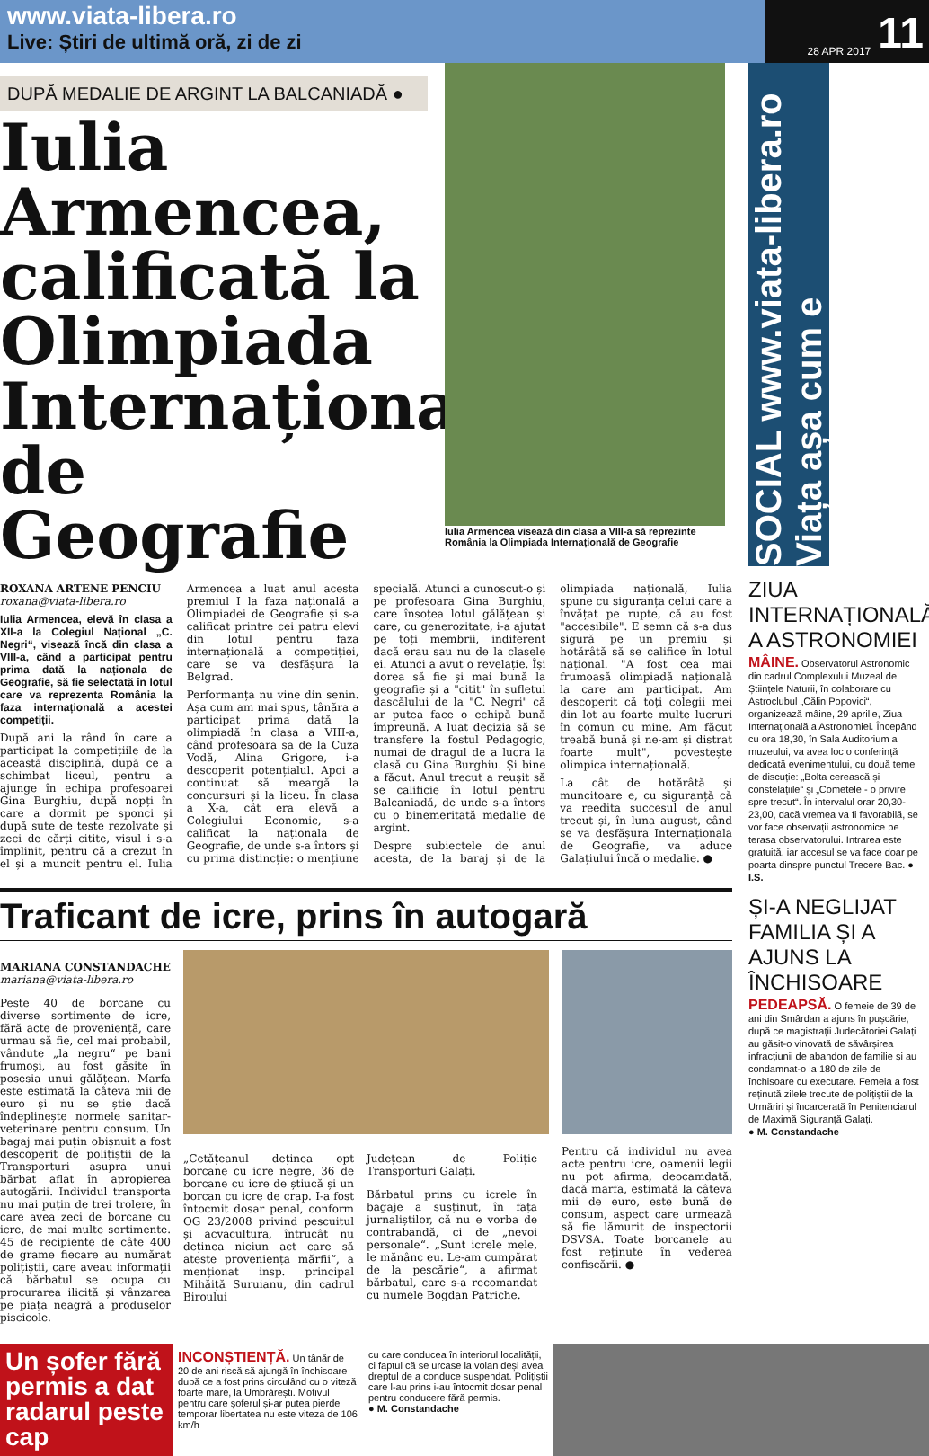www.viata-libera.ro
Live: Știri de ultimă oră, zi de zi
28 APR 2017 11
DUPĂ MEDALIE DE ARGINT LA BALCANIADĂ ●
Iulia Armencea, calificată la Olimpiada Internațională de Geografie
Iulia Armencea visează din clasa a VIII-a să reprezinte România la Olimpiada Internațională de Geografie
ROXANA ARTENE PENCIU
roxana@viata-libera.ro
Iulia Armencea, elevă în clasa a XII-a la Colegiul Național „C. Negri“, visează încă din clasa a VIII-a, când a participat pentru prima dată la naționala de Geografie, să fie selectată în lotul care va reprezenta România la faza internațională a acestei competiții.
După ani la rând în care a participat la competițiile de la această disciplină, după ce a schimbat liceul, pentru a ajunge în echipa profesoarei Gina Burghiu, după nopți în care a dormit pe sponci și după sute de teste rezolvate și zeci de cărți citite, visul i s-a împlinit, pentru că a crezut în el și a muncit pentru el. Iulia Armencea a luat anul acesta premiul I la faza națională a Olimpiadei de Geografie și s-a calificat printre cei patru elevi din lotul pentru faza internațională a competiției, care se va desfășura la Belgrad.
Performanța nu vine din senin. Așa cum am mai spus, tânăra a participat prima dată la olimpiadă în clasa a VIII-a, când profesoara sa de la Cuza Vodă, Alina Grigore, i-a descoperit potențialul. Apoi a continuat să meargă la concursuri și la liceu. În clasa a X-a, cât era elevă a Colegiului Economic, s-a calificat la naționala de Geografie, de unde s-a întors și cu prima distincție: o mențiune specială. Atunci a cunoscut-o și pe profesoara Gina Burghiu, care însoțea lotul gălățean și care, cu generozitate, i-a ajutat pe toți membrii, indiferent dacă erau sau nu de la clasele ei. Atunci a avut o revelație. Își dorea să fie și mai bună la geografie și a "citit" în sufletul dascălului de la "C. Negri" că ar putea face o echipă bună împreună. A luat decizia să se transfere la fostul Pedagogic, numai de dragul de a lucra la clasă cu Gina Burghiu. Și bine a făcut. Anul trecut a reușit să se calificie în lotul pentru Balcaniadă, de unde s-a întors cu o binemeritată medalie de argint.
Despre subiectele de anul acesta, de la baraj și de la olimpiada națională, Iulia spune cu siguranța celui care a învățat pe rupte, că au fost "accesibile". E semn că s-a dus sigură pe un premiu și hotărâtă să se califice în lotul național. "A fost cea mai frumoasă olimpiadă națională la care am participat. Am descoperit că toți colegii mei din lot au foarte multe lucruri în comun cu mine. Am făcut treabă bună și ne-am și distrat foarte mult", povestește olimpica internațională.
La cât de hotărâtă și muncitoare e, cu siguranță că va reedita succesul de anul trecut și, în luna august, când se va desfășura Internaționala de Geografie, va aduce Galațiului încă o medalie. ●
Traficant de icre, prins în autogară
MARIANA CONSTANDACHE
mariana@viata-libera.ro
Peste 40 de borcane cu diverse sortimente de icre, fără acte de proveniență, care urmau să fie, cel mai probabil, vândute „la negru“ pe bani frumoși, au fost găsite în posesia unui gălățean. Marfa este estimată la câteva mii de euro și nu se știe dacă îndeplinește normele sanitar-veterinare pentru consum. Un bagaj mai puțin obișnuit a fost descoperit de polițiștii de la Transporturi asupra unui bărbat aflat în apropierea autogării. Individul transporta nu mai puțin de trei trolere, în care avea zeci de borcane cu icre, de mai multe sortimente. 45 de recipiente de câte 400 de grame fiecare au numărat polițiștii, care aveau informații că bărbatul se ocupa cu procurarea ilicită și vânzarea pe piața neagră a produselor piscicole.
„Cetățeanul deținea opt borcane cu icre negre, 36 de borcane cu icre de știucă și un borcan cu icre de crap. I-a fost întocmit dosar penal, conform OG 23/2008 privind pescuitul și acvacultura, întrucât nu deținea niciun act care să ateste proveniența mărfii“, a menționat insp. principal Mihăiță Suruianu, din cadrul Biroului
Județean de Poliție Transporturi Galați.
Bărbatul prins cu icrele în bagaje a susținut, în fața jurnaliștilor, că nu e vorba de contrabandă, ci de „nevoi personale“. „Sunt icrele mele, le mănânc eu. Le-am cumpărat de la pescărie“, a afirmat bărbatul, care s-a recomandat cu numele Bogdan Patriche.
Pentru că individul nu avea acte pentru icre, oamenii legii nu pot afirma, deocamdată, dacă marfa, estimată la câteva mii de euro, este bună de consum, aspect care urmează să fie lămurit de inspectorii DSVSA. Toate borcanele au fost reținute în vederea confiscării. ●
SOCIAL www.viata-libera.ro Viața așa cum e
ZIUA INTERNAȚIONALĂ A ASTRONOMIEI
MÂINE. Observatorul Astronomic din cadrul Complexului Muzeal de Științele Naturii, în colaborare cu Astroclubul „Călin Popovici“, organizează mâine, 29 aprilie, Ziua Internațională a Astronomiei. Începând cu ora 18,30, în Sala Auditorium a muzeului, va avea loc o conferință dedicată evenimentului, cu două teme de discuție: „Bolta cerească și constelațiile“ și „Cometele - o privire spre trecut“. În intervalul orar 20,30-23,00, dacă vremea va fi favorabilă, se vor face observații astronomice pe terasa observatorului. Intrarea este gratuită, iar accesul se va face doar pe poarta dinspre punctul Trecere Bac. ● I.S.
ȘI-A NEGLIJAT FAMILIA ȘI A AJUNS LA ÎNCHISOARE
PEDEAPSĂ. O femeie de 39 de ani din Smârdan a ajuns în pușcărie, după ce magistrații Judecătoriei Galați au găsit-o vinovată de săvârșirea infracțiunii de abandon de familie și au condamnat-o la 180 de zile de închisoare cu executare. Femeia a fost reținută zilele trecute de polițiștii de la Urmăriri și încarcerată în Penitenciarul de Maximă Siguranță Galați.
● M. Constandache
Un șofer fără permis a dat radarul peste cap
INCONȘTIENȚĂ. Un tânăr de 20 de ani riscă să ajungă în închisoare după ce a fost prins circulând cu o viteză foarte mare, la Umbrărești. Motivul pentru care șoferul și-ar putea pierde temporar libertatea nu este viteza de 106 km/h
cu care conducea în interiorul localității, ci faptul că se urcase la volan deși avea dreptul de a conduce suspendat. Polițiștii care l-au prins i-au întocmit dosar penal pentru conducere fără permis.
● M. Constandache